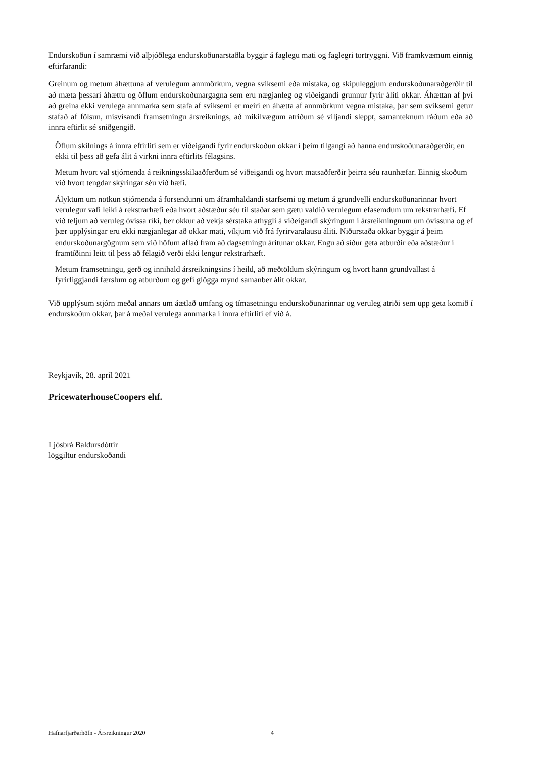Endurskoðun í samræmi við alþjóðlega endurskoðunarstaðla byggir á faglegu mati og faglegri tortryggni. Við framkvæmum einnig eftirfarandi:
Greinum og metum áhættuna af verulegum annmörkum, vegna sviksemi eða mistaka, og skipuleggjum endurskoðunaraðgerðir til að mæta þessari áhættu og öflum endurskoðunargagna sem eru nægjanleg og viðeigandi grunnur fyrir áliti okkar. Áhættan af því að greina ekki verulega annmarka sem stafa af sviksemi er meiri en áhætta af annmörkum vegna mistaka, þar sem sviksemi getur stafað af fölsun, misvísandi framsetningu ársreiknings, að mikilvægum atriðum sé viljandi sleppt, samanteknum ráðum eða að innra eftirlit sé sniðgengið.
Öflum skilnings á innra eftirliti sem er viðeigandi fyrir endurskoðun okkar í þeim tilgangi að hanna endurskoðunaraðgerðir, en ekki til þess að gefa álit á virkni innra eftirlits félagsins.
Metum hvort val stjórnenda á reikningsskilaaðferðum sé viðeigandi og hvort matsaðferðir þeirra séu raunhæfar. Einnig skoðum við hvort tengdar skýringar séu við hæfi.
Ályktum um notkun stjórnenda á forsendunni um áframhaldandi starfsemi og metum á grundvelli endurskoðunarinnar hvort verulegur vafi leiki á rekstrarhæfi eða hvort aðstæður séu til staðar sem gætu valdið verulegum efasemdum um rekstrarhæfi. Ef við teljum að veruleg óvissa ríki, ber okkur að vekja sérstaka athygli á viðeigandi skýringum í ársreikningnum um óvissuna og ef þær upplýsingar eru ekki nægjanlegar að okkar mati, víkjum við frá fyrirvaralausu áliti. Niðurstaða okkar byggir á þeim endurskoðunargögnum sem við höfum aflað fram að dagsetningu áritunar okkar. Engu að síður geta atburðir eða aðstæður í framtíðinni leitt til þess að félagið verði ekki lengur rekstrarhæft.
Metum framsetningu, gerð og innihald ársreikningsins í heild, að meðtöldum skýringum og hvort hann grundvallast á fyrirliggjandi færslum og atburðum og gefi glögga mynd samanber álit okkar.
Við upplýsum stjórn meðal annars um áætlað umfang og tímasetningu endurskoðunarinnar og veruleg atriði sem upp geta komið í endurskoðun okkar, þar á meðal verulega annmarka í innra eftirliti ef við á.
Reykjavík, 28. apríl 2021
PricewaterhouseCoopers ehf.
Ljósbrá Baldursdóttir
löggiltur endurskoðandi
Hafnarfjarðarhöfn - Ársreikningur 2020 4